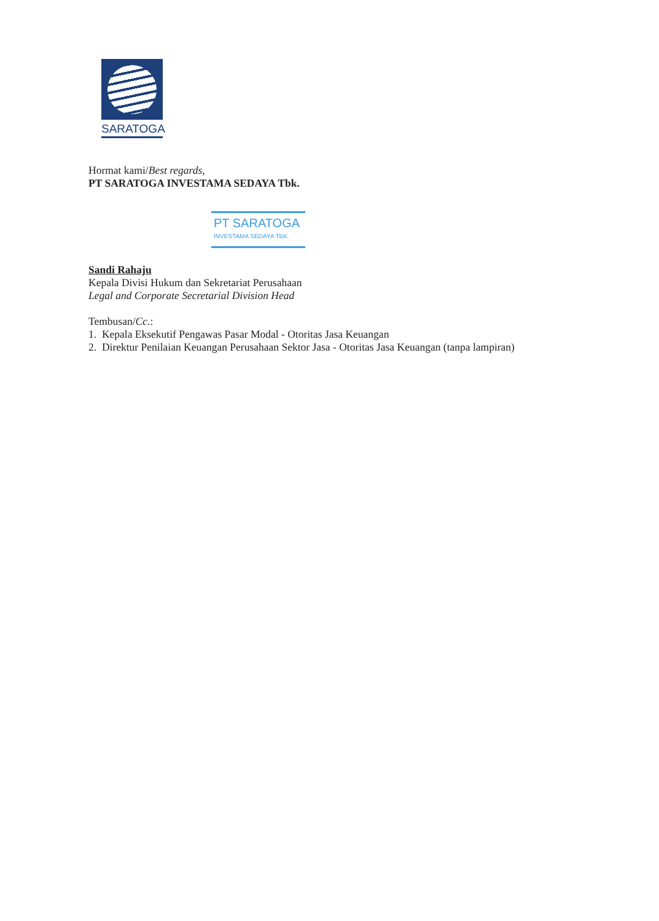SARATOGA
Hormat kami/Best regards,
PT SARATOGA INVESTAMA SEDAYA Tbk.
PT SARATOGA
INVESTAMA SEDAYA TBK.
Sandi Rahaju
Kepala Divisi Hukum dan Sekretariat Perusahaan
Legal and Corporate Secretarial Division Head
Tembusan/Cc.:
1. Kepala Eksekutif Pengawas Pasar Modal - Otoritas Jasa Keuangan
2. Direktur Penilaian Keuangan Perusahaan Sektor Jasa - Otoritas Jasa Keuangan (tanpa lampiran)